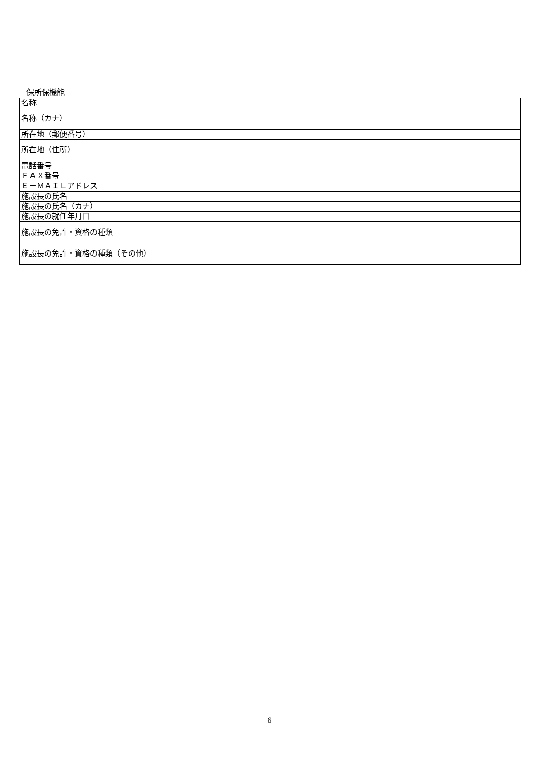保所保機能
| 名称 | |
| 名称（カナ） | |
| 所在地（郵便番号） | |
| 所在地（住所） | |
| 電話番号 | |
| ＦＡＸ番号 | |
| Ｅ－ＭＡＩＬアドレス | |
| 施設長の氏名 | |
| 施設長の氏名（カナ） | |
| 施設長の就任年月日 | |
| 施設長の免許・資格の種類 | |
| 施設長の免許・資格の種類（その他） | |
6